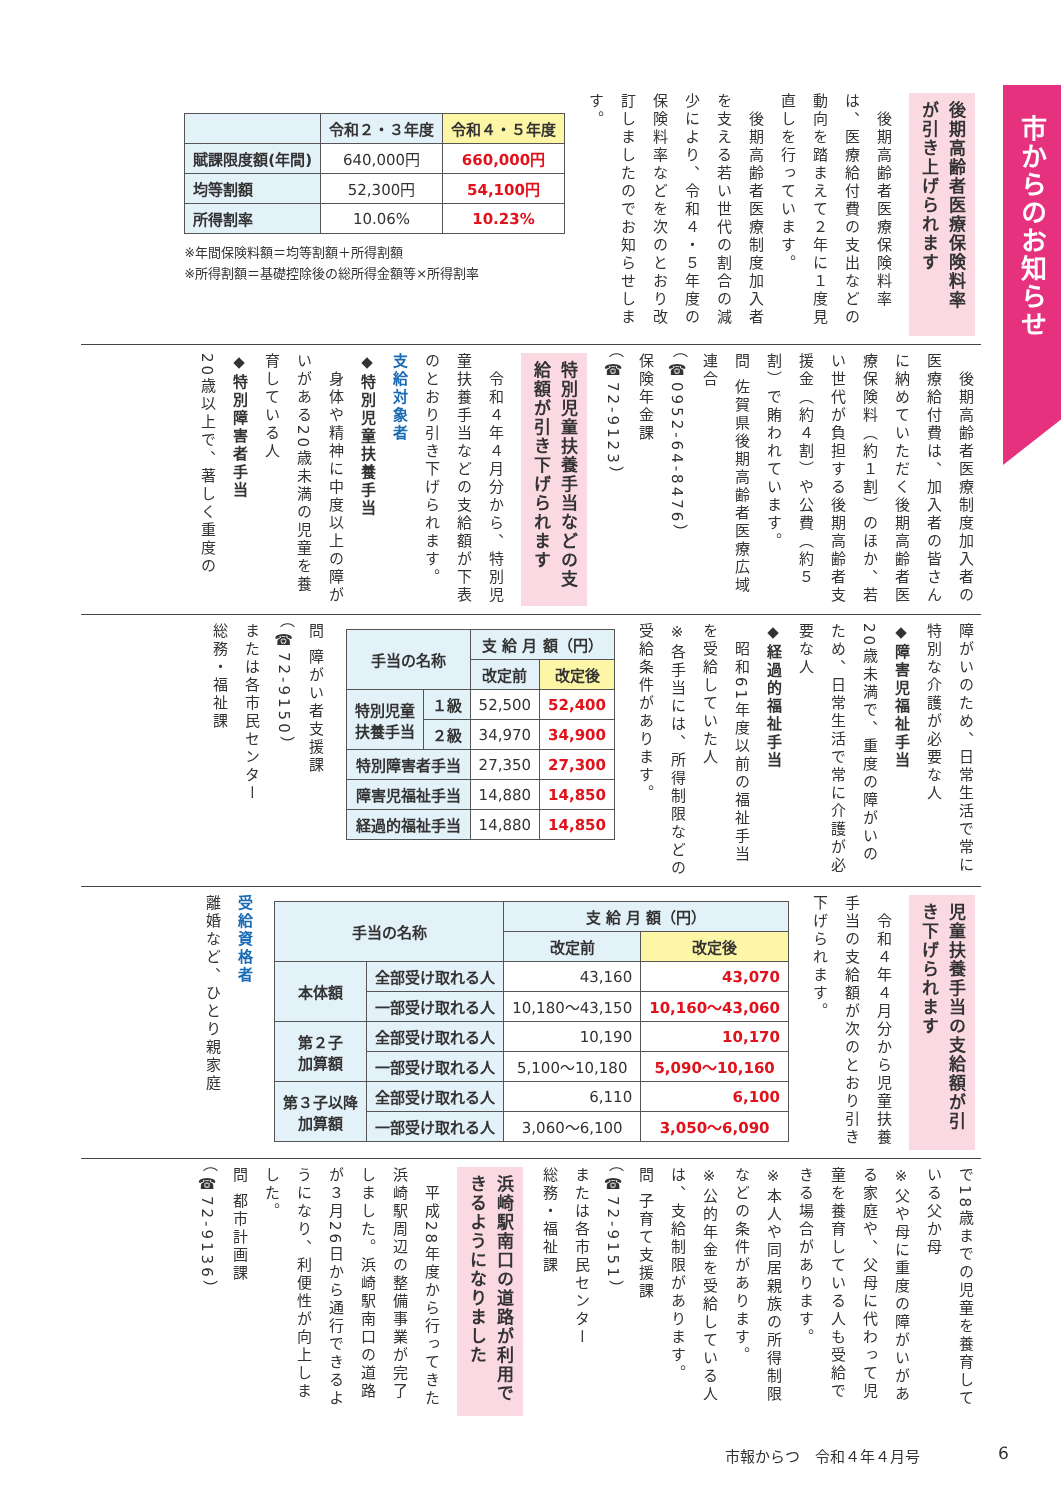市からのお知らせ
後期高齢者医療保険料率が引き上げられます
　後期高齢者医療保険料率は、医療給付費の支出などの動向を踏まえて２年に１度見直しを行っています。
　後期高齢者医療制度加入者を支える若い世代の割合の減少により、令和４・５年度の保険料率などを次のとおり改訂しましたのでお知らせします。
| | 令和２・３年度 | 令和４・５年度 |
| --- | --- | --- |
| 賦課限度額(年間) | 640,000円 | 660,000円 |
| 均等割額 | 52,300円 | 54,100円 |
| 所得割率 | 10.06% | 10.23% |
※年間保険料額＝均等割額＋所得割額
※所得割額＝基礎控除後の総所得金額等×所得割率
　後期高齢者医療制度加入者の医療給付費は、加入者の皆さんに納めていただく後期高齢者医療保険料（約１割）のほか、若い世代が負担する後期高齢者支援金（約４割）や公費（約５割）で賄われています。
問 佐賀県後期高齢者医療広域連合
（☎0952-64-8476）
保険年金課
（☎72-9123）
特別児童扶養手当などの支給額が引き下げられます
　令和４年４月分から、特別児童扶養手当などの支給額が下表のとおり引き下げられます。
支給対象者
◆特別児童扶養手当
　身体や精神に中度以上の障がいがある20歳未満の児童を養育している人
◆特別障害者手当
20歳以上で、著しく重度の
障がいのため、日常生活で常に特別な介護が必要な人
◆障害児福祉手当
20歳未満で、重度の障がいのため、日常生活で常に介護が必要な人
◆経過的福祉手当
　昭和61年度以前の福祉手当を受給していた人
※各手当には、所得制限などの受給条件があります。
| 手当の名称 | | 支 給 月 額（円） | |
| --- | --- | --- | --- |
| | | 改定前 | 改定後 |
| 特別児童 扶養手当 | １級 | 52,500 | 52,400 |
| | ２級 | 34,970 | 34,900 |
| 特別障害者手当 | | 27,350 | 27,300 |
| 障害児福祉手当 | | 14,880 | 14,850 |
| 経過的福祉手当 | | 14,880 | 14,850 |
問 障がい者支援課
（☎72-9150）
または各市民センター
総務・福祉課
児童扶養手当の支給額が引き下げられます
　令和４年４月分から児童扶養手当の支給額が次のとおり引き下げられます。
| 手当の名称 | | 支 給 月 額（円） | |
| --- | --- | --- | --- |
| | | 改定前 | 改定後 |
| 本体額 | 全部受け取れる人 | 43,160 | 43,070 |
| | 一部受け取れる人 | 10,180～43,150 | 10,160～43,060 |
| 第２子 加算額 | 全部受け取れる人 | 10,190 | 10,170 |
| | 一部受け取れる人 | 5,100～10,180 | 5,090～10,160 |
| 第３子以降 加算額 | 全部受け取れる人 | 6,110 | 6,100 |
| | 一部受け取れる人 | 3,060～6,100 | 3,050～6,090 |
受給資格者
離婚など、ひとり親家庭
で18歳までの児童を養育している父か母
※父や母に重度の障がいがある家庭や、父母に代わって児童を養育している人も受給できる場合があります。
※本人や同居親族の所得制限などの条件があります。
※公的年金を受給している人は、支給制限があります。
問 子育て支援課
（☎72-9151）
または各市民センター
総務・福祉課
浜崎駅南口の道路が利用できるようになりました
　平成28年度から行ってきた浜崎駅周辺の整備事業が完了しました。浜崎駅南口の道路が３月26日から通行できるようになり、利便性が向上しました。
問 都市計画課
（☎72-9136）
市報からつ　令和４年４月号 6